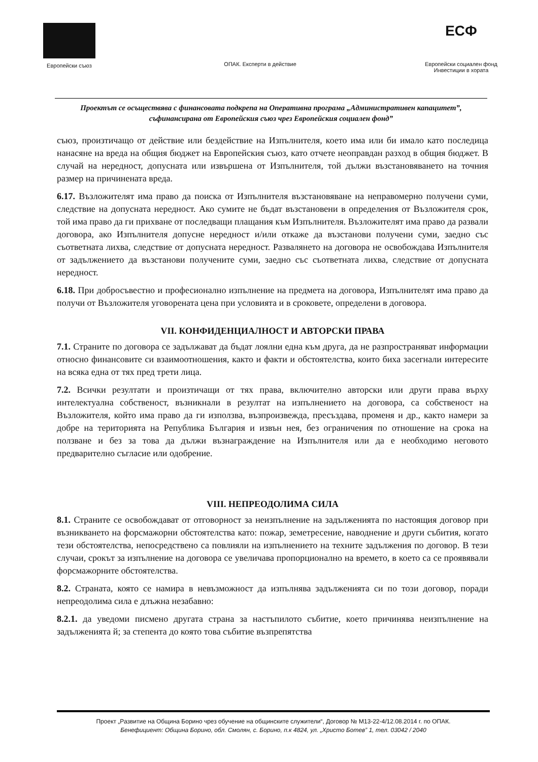Европейски съюз
ОПАК. Експерти в действие
ЕСФ
Европейски социален фонд
Инвестиции в хората
Проектът се осъществява с финансовата подкрепа на Оперативна програма „Административен капацитет”, съфинансирана от Европейския съюз чрез Европейския социален фонд”
съюз, произтичащо от действие или бездействие на Изпълнителя, което има или би имало като последица нанасяне на вреда на общия бюджет на Европейския съюз, като отчете неоправдан разход в общия бюджет. В случай на нередност, допусната или извършена от Изпълнителя, той дължи възстановяването на точния размер на причинената вреда.
6.17. Възложителят има право да поиска от Изпълнителя възстановяване на неправомерно получени суми, следствие на допусната нередност. Ако сумите не бъдат възстановени в определения от Възложителя срок, той има право да ги прихване от последващи плащания към Изпълнителя. Възложителят има право да развали договора, ако Изпълнителя допусне нередност и/или откаже да възстанови получени суми, заедно със съответната лихва, следствие от допусната нередност. Развалянето на договора не освобождава Изпълнителя от задължението да възстанови получените суми, заедно със съответната лихва, следствие от допусната нередност.
6.18. При добросъвестно и професионално изпълнение на предмета на договора, Изпълнителят има право да получи от Възложителя уговорената цена при условията и в сроковете, определени в договора.
VII. КОНФИДЕНЦИАЛНОСТ И АВТОРСКИ ПРАВА
7.1. Страните по договора се задължават да бъдат лоялни една към друга, да не разпространяват информации относно финансовите си взаимоотношения, както и факти и обстоятелства, които биха засегнали интересите на всяка една от тях пред трети лица.
7.2. Всички резултати и произтичащи от тях права, включително авторски или други права върху интелектуална собственост, възникнали в резултат на изпълнението на договора, са собственост на Възложителя, който има право да ги използва, възпроизвежда, пресъздава, променя и др., както намери за добре на територията на Република България и извън нея, без ограничения по отношение на срока на ползване и без за това да дължи възнаграждение на Изпълнителя или да е необходимо неговото предварително съгласие или одобрение.
VIII. НЕПРЕОДОЛИМА СИЛА
8.1. Страните се освобождават от отговорност за неизпълнение на задълженията по настоящия договор при възникването на форсмажорни обстоятелства като: пожар, земетресение, наводнение и други събития, когато тези обстоятелства, непосредствено са повлияли на изпълнението на техните задължения по договор. В тези случаи, срокът за изпълнение на договора се увеличава пропорционално на времето, в което са се проявявали форсмажорните обстоятелства.
8.2. Страната, която се намира в невъзможност да изпълнява задълженията си по този договор, поради непреодолима сила е длъжна незабавно:
8.2.1. да уведоми писмено другата страна за настъпилото събитие, което причинява неизпълнение на задълженията й; за степента до която това събитие възпрепятства
Проект „Развитие на Община Борино чрез обучение на общинските служители“, Договор № М13-22-4/12.08.2014 г. по ОПАК.
Бенефициент: Община Борино, обл. Смолян, с. Борино, п.к 4824, ул. „Христо Ботев” 1, тел. 03042 / 2040